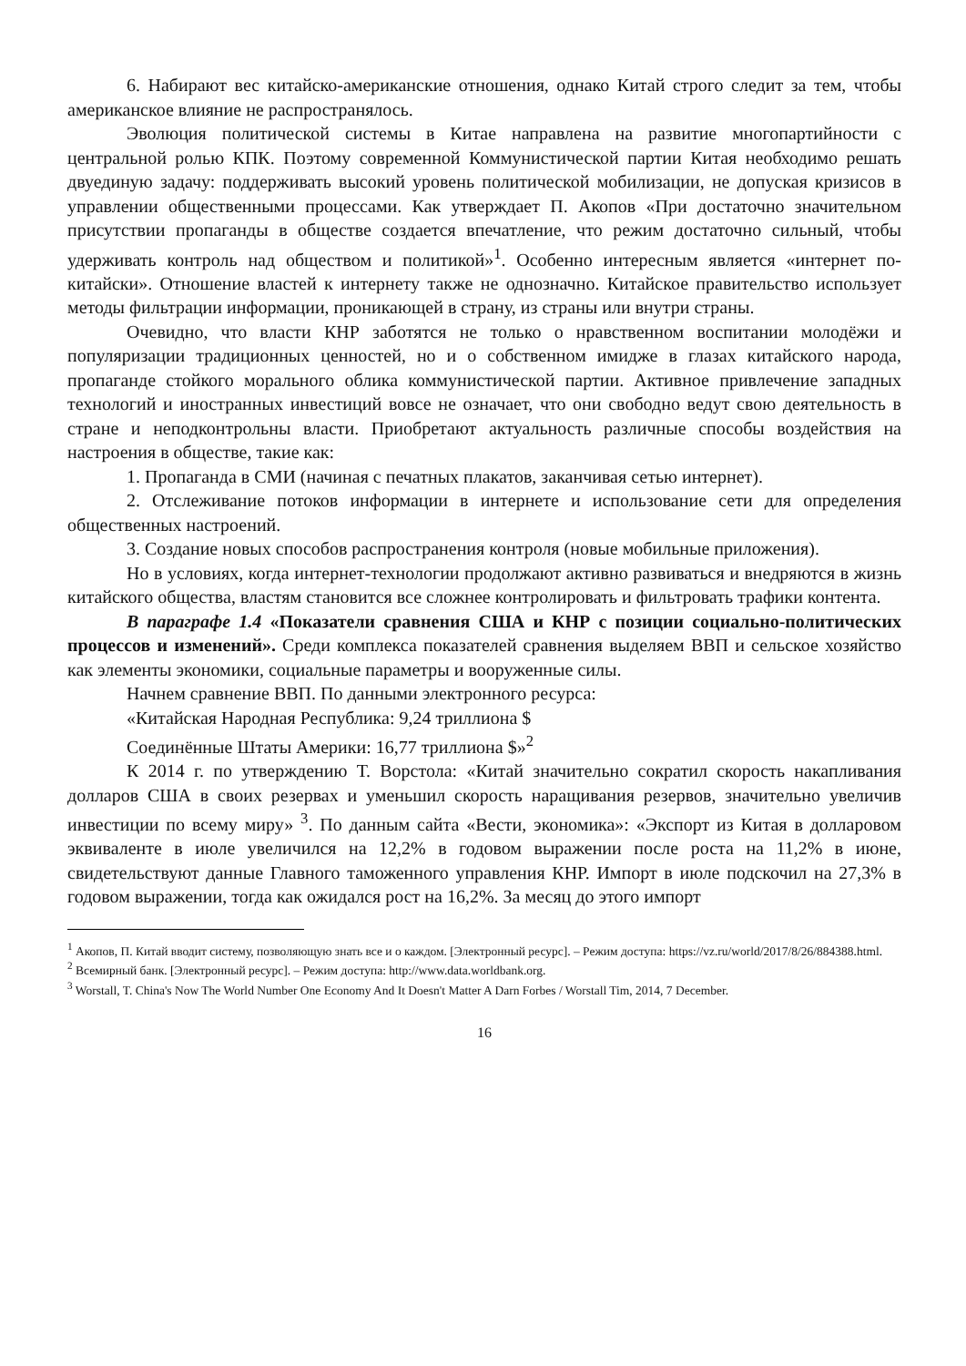6. Набирают вес китайско-американские отношения, однако Китай строго следит за тем, чтобы американское влияние не распространялось.
Эволюция политической системы в Китае направлена на развитие многопартийности с центральной ролью КПК. Поэтому современной Коммунистической партии Китая необходимо решать двуединую задачу: поддерживать высокий уровень политической мобилизации, не допуская кризисов в управлении общественными процессами. Как утверждает П. Акопов «При достаточно значительном присутствии пропаганды в обществе создается впечатление, что режим достаточно сильный, чтобы удерживать контроль над обществом и политикой»<sup>1</sup>. Особенно интересным является «интернет по-китайски». Отношение властей к интернету также не однозначно. Китайское правительство использует методы фильтрации информации, проникающей в страну, из страны или внутри страны.
Очевидно, что власти КНР заботятся не только о нравственном воспитании молодёжи и популяризации традиционных ценностей, но и о собственном имидже в глазах китайского народа, пропаганде стойкого морального облика коммунистической партии. Активное привлечение западных технологий и иностранных инвестиций вовсе не означает, что они свободно ведут свою деятельность в стране и неподконтрольны власти. Приобретают актуальность различные способы воздействия на настроения в обществе, такие как:
1. Пропаганда в СМИ (начиная с печатных плакатов, заканчивая сетью интернет).
2. Отслеживание потоков информации в интернете и использование сети для определения общественных настроений.
3. Создание новых способов распространения контроля (новые мобильные приложения).
Но в условиях, когда интернет-технологии продолжают активно развиваться и внедряются в жизнь китайского общества, властям становится все сложнее контролировать и фильтровать трафики контента.
В параграфе 1.4 «Показатели сравнения США и КНР с позиции социально-политических процессов и изменений». Среди комплекса показателей сравнения выделяем ВВП и сельское хозяйство как элементы экономики, социальные параметры и вооруженные силы.
Начнем сравнение ВВП. По данными электронного ресурса:
«Китайская Народная Республика: 9,24 триллиона $
Соединённые Штаты Америки: 16,77 триллиона $»<sup>2</sup>
К 2014 г. по утверждению Т. Ворстола: «Китай значительно сократил скорость накапливания долларов США в своих резервах и уменьшил скорость наращивания резервов, значительно увеличив инвестиции по всему миру» <sup>3</sup>. По данным сайта «Вести, экономика»: «Экспорт из Китая в долларовом эквиваленте в июле увеличился на 12,2% в годовом выражении после роста на 11,2% в июне, свидетельствуют данные Главного таможенного управления КНР. Импорт в июле подскочил на 27,3% в годовом выражении, тогда как ожидался рост на 16,2%. За месяц до этого импорт
<sup>1</sup> Акопов, П. Китай вводит систему, позволяющую знать все и о каждом. [Электронный ресурс]. – Режим доступа: https://vz.ru/world/2017/8/26/884388.html.
<sup>2</sup> Всемирный банк. [Электронный ресурс]. – Режим доступа: http://www.data.worldbank.org.
<sup>3</sup> Worstall, T. China's Now The World Number One Economy And It Doesn't Matter A Darn Forbes / Worstall Tim, 2014, 7 December.
16